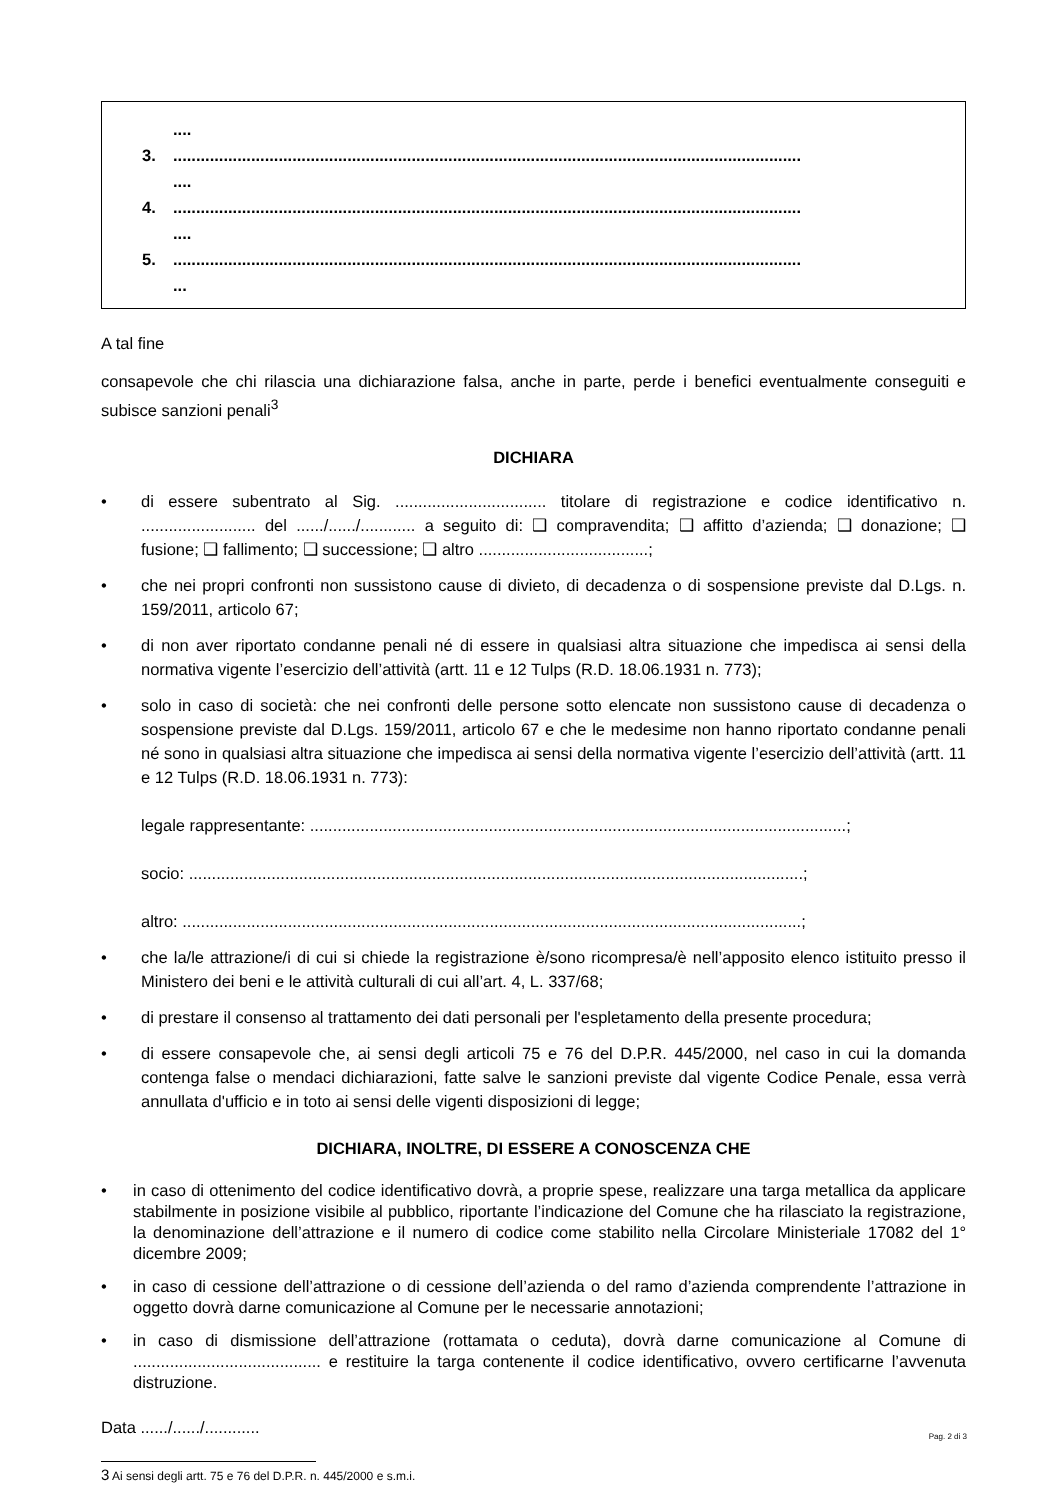....
3..........................................................................................................................................
....
4..........................................................................................................................................
....
5..........................................................................................................................................
...
A tal fine
consapevole che chi rilascia una dichiarazione falsa, anche in parte, perde i benefici eventualmente conseguiti e subisce sanzioni penali<sup>3</sup>
DICHIARA
• di essere subentrato al Sig. ................................. titolare di registrazione e codice identificativo n. ......................... del ....../....../............ a seguito di: ❑ compravendita; ❑ affitto d’azienda; ❑ donazione; ❑ fusione; ❑ fallimento; ❑ successione; ❑ altro .....................................;
• che nei propri confronti non sussistono cause di divieto, di decadenza o di sospensione previste dal D.Lgs. n. 159/2011, articolo 67;
• di non aver riportato condanne penali né di essere in qualsiasi altra situazione che impedisca ai sensi della normativa vigente l’esercizio dell’attività (artt. 11 e 12 Tulps (R.D. 18.06.1931 n. 773);
• solo in caso di società: che nei confronti delle persone sotto elencate non sussistono cause di decadenza o sospensione previste dal D.Lgs. 159/2011, articolo 67 e che le medesime non hanno riportato condanne penali né sono in qualsiasi altra situazione che impedisca ai sensi della normativa vigente l’esercizio dell’attività (artt. 11 e 12 Tulps (R.D. 18.06.1931 n. 773):
legale rappresentante: .....................................................................................................................;
socio: ......................................................................................................................................;
altro: .......................................................................................................................................;
• che la/le attrazione/i di cui si chiede la registrazione è/sono ricompresa/è nell’apposito elenco istituito presso il Ministero dei beni e le attività culturali di cui all’art. 4, L. 337/68;
• di prestare il consenso al trattamento dei dati personali per l'espletamento della presente procedura;
• di essere consapevole che, ai sensi degli articoli 75 e 76 del D.P.R. 445/2000, nel caso in cui la domanda contenga false o mendaci dichiarazioni, fatte salve le sanzioni previste dal vigente Codice Penale, essa verrà annullata d'ufficio e in toto ai sensi delle vigenti disposizioni di legge;
DICHIARA, INOLTRE, DI ESSERE A CONOSCENZA CHE
• in caso di ottenimento del codice identificativo dovrà, a proprie spese, realizzare una targa metallica da applicare stabilmente in posizione visibile al pubblico, riportante l’indicazione del Comune che ha rilasciato la registrazione, la denominazione dell’attrazione e il numero di codice come stabilito nella Circolare Ministeriale 17082 del 1° dicembre 2009;
• in caso di cessione dell’attrazione o di cessione dell’azienda o del ramo d’azienda comprendente l’attrazione in oggetto dovrà darne comunicazione al Comune per le necessarie annotazioni;
• in caso di dismissione dell’attrazione (rottamata o ceduta), dovrà darne comunicazione al Comune di ......................................... e restituire la targa contenente il codice identificativo, ovvero certificarne l’avvenuta distruzione.
Data ....../....../............
3 Ai sensi degli artt. 75 e 76 del D.P.R. n. 445/2000 e s.m.i.
Pag. 2 di 3